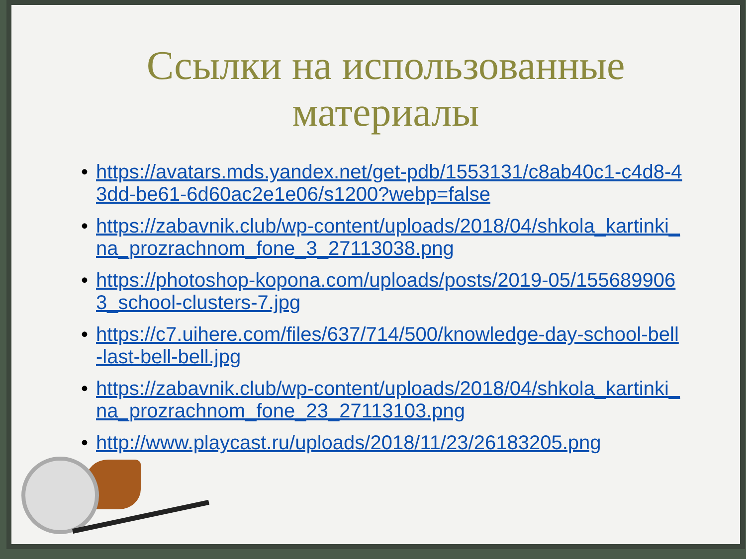Ссылки на использованные материалы
• https://avatars.mds.yandex.net/get-pdb/1553131/c8ab40c1-c4d8-43dd-be61-6d60ac2e1e06/s1200?webp=false
• https://zabavnik.club/wp-content/uploads/2018/04/shkola_kartinki_na_prozrachnom_fone_3_27113038.png
• https://photoshop-kopona.com/uploads/posts/2019-05/1556899063_school-clusters-7.jpg
• https://c7.uihere.com/files/637/714/500/knowledge-day-school-bell-last-bell-bell.jpg
• https://zabavnik.club/wp-content/uploads/2018/04/shkola_kartinki_na_prozrachnom_fone_23_27113103.png
• http://www.playcast.ru/uploads/2018/11/23/26183205.png